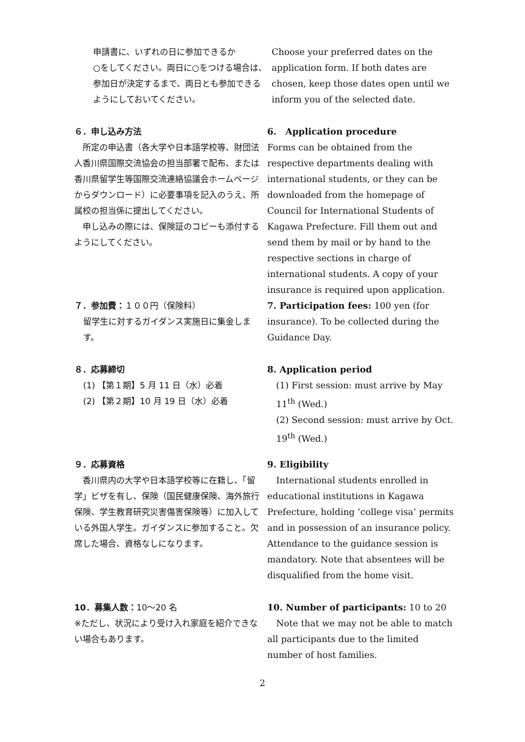申請書に、いずれの日に参加できるか
○をしてください。両日に○をつける場合は、参加日が決定するまで、両日とも参加できるようにしておいてください。
Choose your preferred dates on the application form. If both dates are chosen, keep those dates open until we inform you of the selected date.
６．申し込み方法
　所定の申込書（各大学や日本語学校等、財団法人香川県国際交流協会の担当部署で配布、または香川県留学生等国際交流連絡協議会ホームページからダウンロード）に必要事項を記入のうえ、所属校の担当係に提出してください。
　申し込みの際には、保険証のコピーも添付するようにしてください。
6.　Application procedure
Forms can be obtained from the respective departments dealing with international students, or they can be downloaded from the homepage of Council for International Students of Kagawa Prefecture. Fill them out and send them by mail or by hand to the respective sections in charge of international students. A copy of your insurance is required upon application.
７．参加費：１００円（保険料）
留学生に対するガイダンス実施日に集金します。
7. Participation fees: 100 yen (for insurance). To be collected during the Guidance Day.
８．応募締切
(1) 【第１期】5 月 11 日（水）必着
(2) 【第２期】10 月 19 日（水）必着
8. Application period
(1) First session: must arrive by May 11<sup>th</sup> (Wed.)
(2) Second session: must arrive by Oct. 19<sup>th</sup> (Wed.)
９．応募資格
　香川県内の大学や日本語学校等に在籍し、「留学」ビザを有し、保険（国民健康保険、海外旅行保険、学生教育研究災害傷害保険等）に加入している外国人学生。ガイダンスに参加すること。欠席した場合、資格なしになります。
9. Eligibility
　International students enrolled in educational institutions in Kagawa Prefecture, holding ‘college visa’ permits and in possession of an insurance policy. Attendance to the guidance session is mandatory. Note that absentees will be disqualified from the home visit.
10．募集人数：10～20 名
※ただし、状況により受け入れ家庭を紹介できない場合もあります。
10. Number of participants: 10 to 20
　Note that we may not be able to match all participants due to the limited number of host families.
2